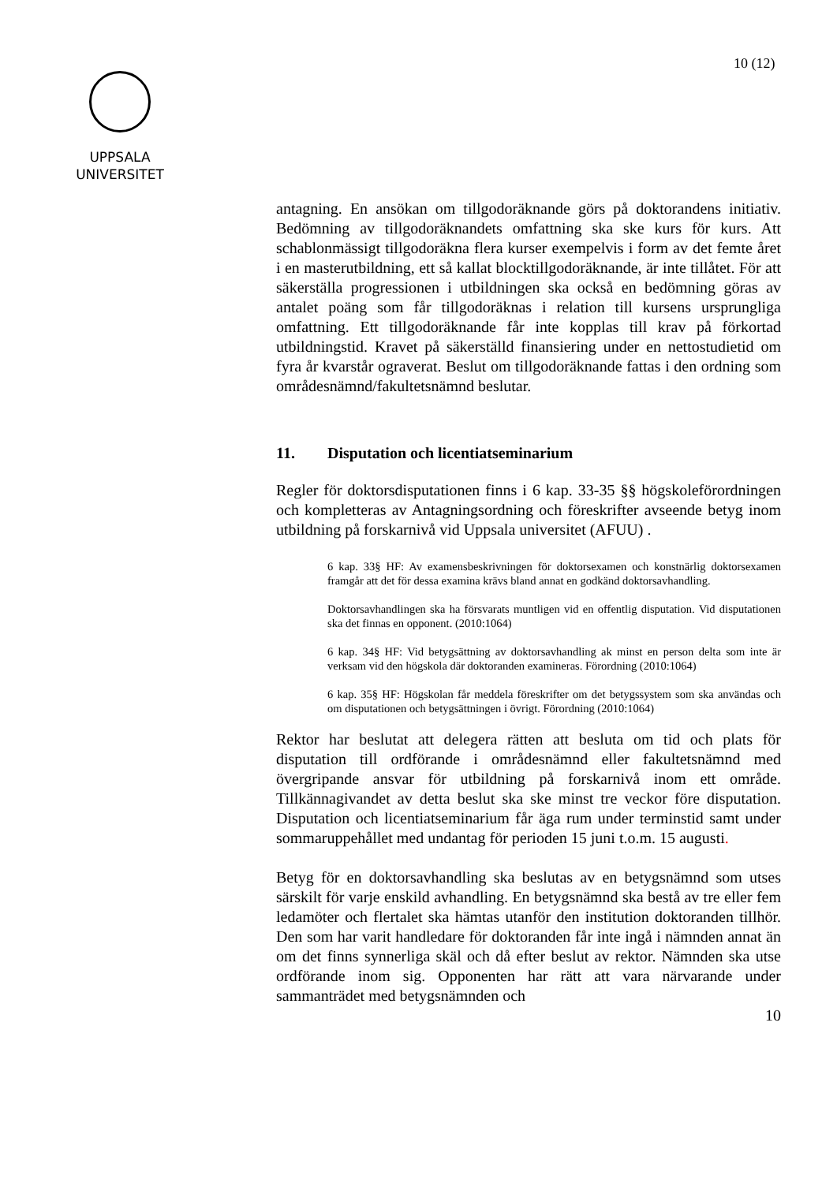10 (12)
UPPSALA
UNIVERSITET
antagning. En ansökan om tillgodoräknande görs på doktorandens initiativ. Bedömning av tillgodoräknandets omfattning ska ske kurs för kurs. Att schablonmässigt tillgodoräkna flera kurser exempelvis i form av det femte året i en masterutbildning, ett så kallat blocktillgodoräknande, är inte tillåtet. För att säkerställa progressionen i utbildningen ska också en bedömning göras av antalet poäng som får tillgodoräknas i relation till kursens ursprungliga omfattning. Ett tillgodoräknande får inte kopplas till krav på förkortad utbildningstid. Kravet på säkerställd finansiering under en nettostudietid om fyra år kvarstår ograverat. Beslut om tillgodoräknande fattas i den ordning som områdesnämnd/fakultetsnämnd beslutar.
11. Disputation och licentiatseminarium
Regler för doktorsdisputationen finns i 6 kap. 33-35 §§ högskoleförordningen och kompletteras av Antagningsordning och föreskrifter avseende betyg inom utbildning på forskarnivå vid Uppsala universitet (AFUU) .
6 kap. 33§ HF: Av examensbeskrivningen för doktorsexamen och konstnärlig doktorsexamen framgår att det för dessa examina krävs bland annat en godkänd doktorsavhandling.
Doktorsavhandlingen ska ha försvarats muntligen vid en offentlig disputation. Vid disputationen ska det finnas en opponent. (2010:1064)
6 kap. 34§ HF: Vid betygsättning av doktorsavhandling ak minst en person delta som inte är verksam vid den högskola där doktoranden examineras. Förordning (2010:1064)
6 kap. 35§ HF: Högskolan får meddela föreskrifter om det betygssystem som ska användas och om disputationen och betygsättningen i övrigt. Förordning (2010:1064)
Rektor har beslutat att delegera rätten att besluta om tid och plats för disputation till ordförande i områdesnämnd eller fakultetsnämnd med övergripande ansvar för utbildning på forskarnivå inom ett område. Tillkännagivandet av detta beslut ska ske minst tre veckor före disputation. Disputation och licentiatseminarium får äga rum under terminstid samt under sommaruppehållet med undantag för perioden 15 juni t.o.m. 15 augusti.
Betyg för en doktorsavhandling ska beslutas av en betygsnämnd som utses särskilt för varje enskild avhandling. En betygsnämnd ska bestå av tre eller fem ledamöter och flertalet ska hämtas utanför den institution doktoranden tillhör. Den som har varit handledare för doktoranden får inte ingå i nämnden annat än om det finns synnerliga skäl och då efter beslut av rektor. Nämnden ska utse ordförande inom sig. Opponenten har rätt att vara närvarande under sammanträdet med betygsnämnden och
10